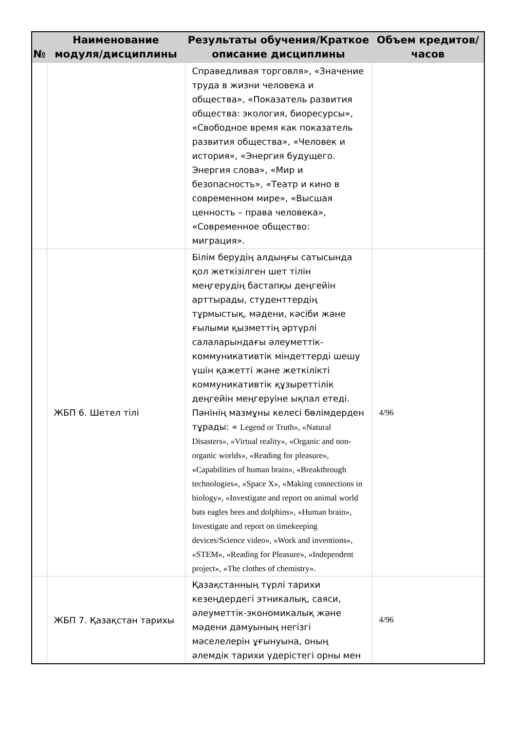| № | Наименование модуля/дисциплины | Результаты обучения/Краткое описание дисциплины | Объем кредитов/часов |
| --- | --- | --- | --- |
| | | Справедливая торговля», «Значение труда в жизни человека и общества», «Показатель развития общества: экология, биоресурсы», «Свободное время как показатель развития общества», «Человек и история», «Энергия будущего. Энергия слова», «Мир и безопасность», «Театр и кино в современном мире», «Высшая ценность – права человека», «Современное общество: миграция». | |
| | ЖБП 6. Шетел тілі | Білім берудің алдыңғы сатысында қол жеткізілген шет тілін меңгерудің бастапқы деңгейін арттырады, студенттердің тұрмыстық, мәдени, кәсіби және ғылыми қызметтің әртүрлі салаларындағы әлеуметтік-коммуникативтік міндеттерді шешу үшін қажетті және жеткілікті коммуникативтік құзыреттілік деңгейін меңгеруіне ықпал етеді. Пәнінің мазмұны келесі бөлімдерден тұрады: « Legend or Truth», «Natural Disasters», «Virtual reality», «Organic and non-organic worlds», «Reading for pleasure», «Capabilities of human brain», «Breakthrough technologies», «Space X», «Making connections in biology», «Investigate and report on animal world bats eagles bees and dolphins», «Human brain», Investigate and report on timekeeping devices/Science video», «Work and inventions», «STEM», «Reading for Pleasure», «Independent project», «The clothes of chemistry». | 4/96 |
| | ЖБП 7. Қазақстан тарихы | Қазақстанның түрлі тарихи кезеңдердегі этникалық, саяси, әлеуметтік-экономикалық және мәдени дамуының негізгі мәселелерін ұғынуына, оның әлемдік тарихи үдерістегі орны мен | 4/96 |